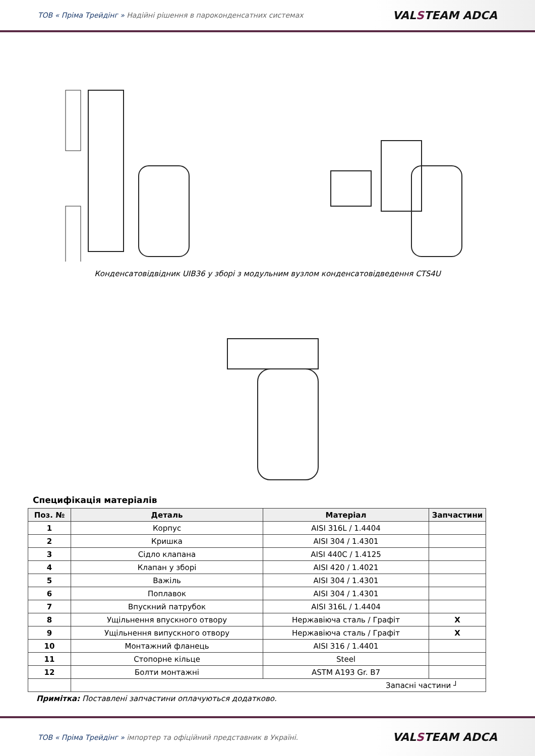ТОВ « Пріма Трейдінг » Надійні рішення в пароконденсатних системах
VALSTEAM ADCA
Конденсатовідвідник UIB36 у зборі з модульним вузлом конденсатовідведення CTS4U
Специфікація матеріалів
| Поз. № | Деталь | Матеріал | Запчастини |
| --- | --- | --- | --- |
| 1 | Корпус | AISI 316L / 1.4404 | |
| 2 | Кришка | AISI 304 / 1.4301 | |
| 3 | Сідло клапана | AISI 440C / 1.4125 | |
| 4 | Клапан у зборі | AISI 420 / 1.4021 | |
| 5 | Важіль | AISI 304 / 1.4301 | |
| 6 | Поплавок | AISI 304 / 1.4301 | |
| 7 | Впускний патрубок | AISI 316L / 1.4404 | |
| 8 | Ущільнення впускного отвору | Нержавіюча сталь / Графіт | X |
| 9 | Ущільнення випускного отвору | Нержавіюча сталь / Графіт | X |
| 10 | Монтажний фланець | AISI 316 / 1.4401 | |
| 11 | Стопорне кільце | Steel | |
| 12 | Болти монтажні | ASTM A193 Gr. B7 | |
| | Запасні частини ┘ | | |
Примітка: Поставлені запчастини оплачуються додатково.
ТОВ « Пріма Трейдінг » імпортер та офіційний представник в Україні.
VALSTEAM ADCA